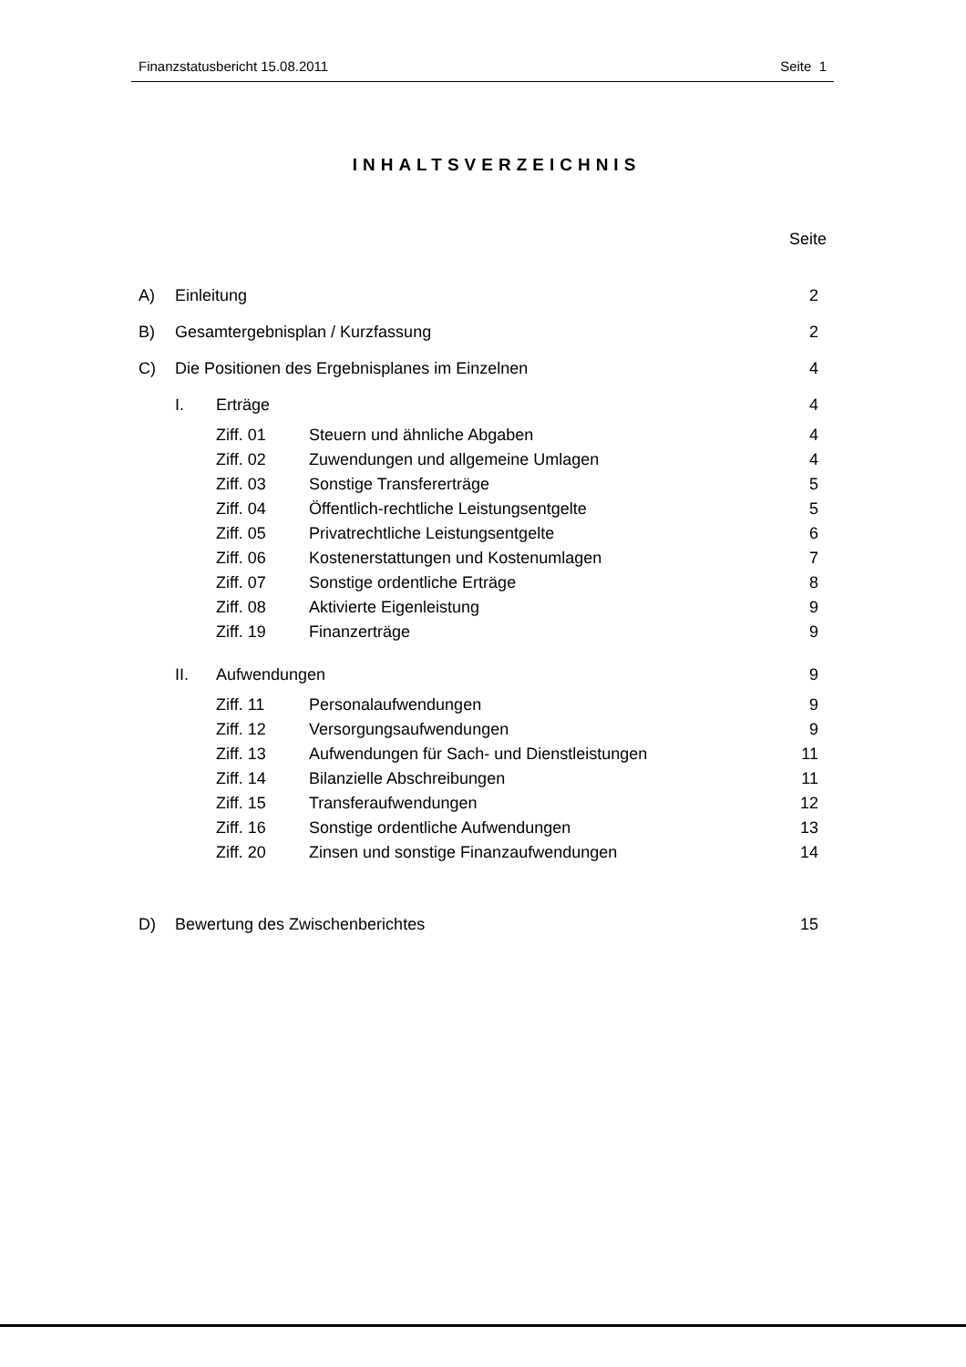Finanzstatusbericht 15.08.2011 Seite 1
INHALTSVERZEICHNIS
Seite
A) Einleitung 2
B) Gesamtergebnisplan / Kurzfassung 2
C) Die Positionen des Ergebnisplanes im Einzelnen 4
I. Erträge 4
Ziff. 01 Steuern und ähnliche Abgaben 4
Ziff. 02 Zuwendungen und allgemeine Umlagen 4
Ziff. 03 Sonstige Transfererträge 5
Ziff. 04 Öffentlich-rechtliche Leistungsentgelte 5
Ziff. 05 Privatrechtliche Leistungsentgelte 6
Ziff. 06 Kostenerstattungen und Kostenumlagen 7
Ziff. 07 Sonstige ordentliche Erträge 8
Ziff. 08 Aktivierte Eigenleistung 9
Ziff. 19 Finanzerträge 9
II. Aufwendungen 9
Ziff. 11 Personalaufwendungen 9
Ziff. 12 Versorgungsaufwendungen 9
Ziff. 13 Aufwendungen für Sach- und Dienstleistungen 11
Ziff. 14 Bilanzielle Abschreibungen 11
Ziff. 15 Transferaufwendungen 12
Ziff. 16 Sonstige ordentliche Aufwendungen 13
Ziff. 20 Zinsen und sonstige Finanzaufwendungen 14
D) Bewertung des Zwischenberichtes 15